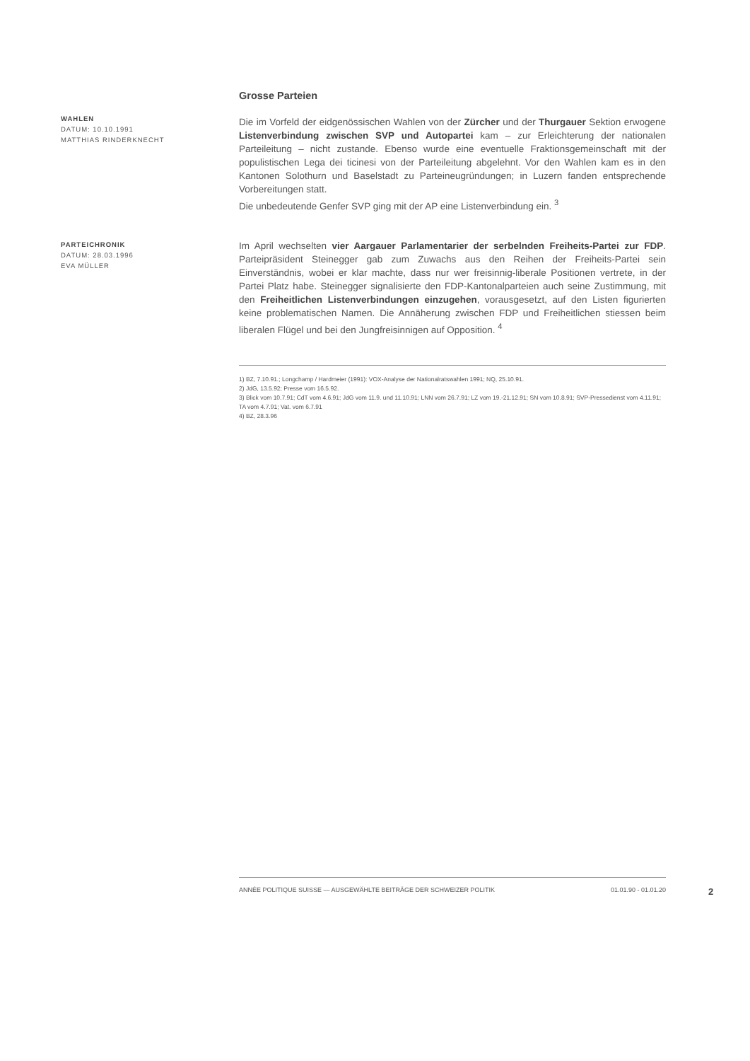WAHLEN
DATUM: 10.10.1991
MATTHIAS RINDERKNECHT
Grosse Parteien
Die im Vorfeld der eidgenössischen Wahlen von der Zürcher und der Thurgauer Sektion erwogene Listenverbindung zwischen SVP und Autopartei kam – zur Erleichterung der nationalen Parteileitung – nicht zustande. Ebenso wurde eine eventuelle Fraktionsgemeinschaft mit der populistischen Lega dei ticinesi von der Parteileitung abgelehnt. Vor den Wahlen kam es in den Kantonen Solothurn und Baselstadt zu Parteineugründungen; in Luzern fanden entsprechende Vorbereitungen statt.
Die unbedeutende Genfer SVP ging mit der AP eine Listenverbindung ein. <sup>3</sup>
PARTEICHRONIK
DATUM: 28.03.1996
EVA MÜLLER
Im April wechselten vier Aargauer Parlamentarier der serbelnden Freiheits-Partei zur FDP. Parteipräsident Steinegger gab zum Zuwachs aus den Reihen der Freiheits-Partei sein Einverständnis, wobei er klar machte, dass nur wer freisinnig-liberale Positionen vertrete, in der Partei Platz habe. Steinegger signalisierte den FDP-Kantonalparteien auch seine Zustimmung, mit den Freiheitlichen Listenverbindungen einzugehen, vorausgesetzt, auf den Listen figurierten keine problematischen Namen. Die Annäherung zwischen FDP und Freiheitlichen stiessen beim liberalen Flügel und bei den Jungfreisinnigen auf Opposition. <sup>4</sup>
1) BZ, 7.10.91.; Longchamp / Hardmeier (1991): VOX-Analyse der Nationalratswahlen 1991; NQ, 25.10.91.
2) JdG, 13.5.92; Presse vom 16.5.92.
3) Blick vom 10.7.91; CdT vom 4.6.91; JdG vom 11.9. und 11.10.91; LNN vom 26.7.91; LZ vom 19.-21.12.91; SN vom 10.8.91; SVP-Pressedienst vom 4.11.91; TA vom 4.7.91; Vat. vom 6.7.91
4) BZ, 28.3.96
ANNÉE POLITIQUE SUISSE — AUSGEWÄHLTE BEITRÄGE DER SCHWEIZER POLITIK 01.01.90 - 01.01.20
2